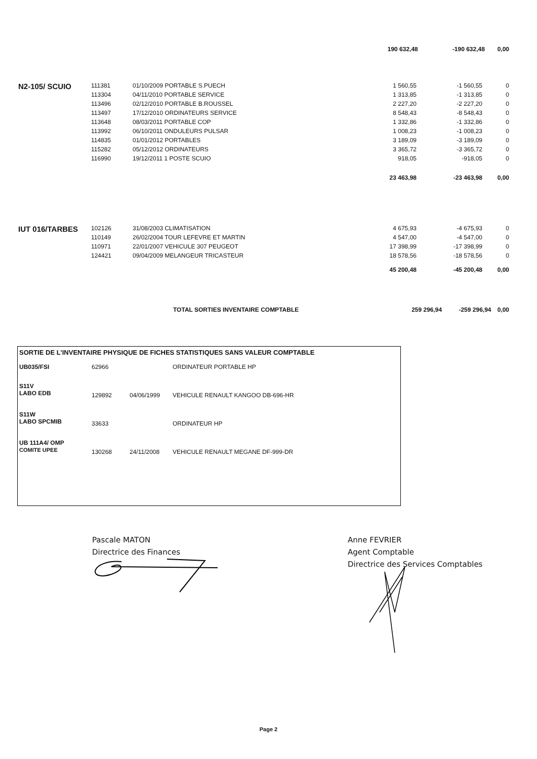| | | | 190 632,48 | -190 632,48 | 0,00 |
| N2-105/ SCUIO | 111381 | 01/10/2009 PORTABLE S.PUECH | 1 560,55 | -1 560,55 | 0 |
| | 113304 | 04/11/2010 PORTABLE SERVICE | 1 313,85 | -1 313,85 | 0 |
| | 113496 | 02/12/2010 PORTABLE B.ROUSSEL | 2 227,20 | -2 227,20 | 0 |
| | 113497 | 17/12/2010 ORDINATEURS SERVICE | 8 548,43 | -8 548,43 | 0 |
| | 113648 | 08/03/2011 PORTABLE COP | 1 332,86 | -1 332,86 | 0 |
| | 113992 | 06/10/2011 ONDULEURS PULSAR | 1 008,23 | -1 008,23 | 0 |
| | 114835 | 01/01/2012 PORTABLES | 3 189,09 | -3 189,09 | 0 |
| | 115282 | 05/12/2012 ORDINATEURS | 3 365,72 | -3 365,72 | 0 |
| | 116990 | 19/12/2011 1 POSTE SCUIO | 918,05 | -918,05 | 0 |
| | | | 23 463,98 | -23 463,98 | 0,00 |
| IUT 016/TARBES | 102126 | 31/08/2003 CLIMATISATION | 4 675,93 | -4 675,93 | 0 |
| | 110149 | 26/02/2004 TOUR LEFEVRE ET MARTIN | 4 547,00 | -4 547,00 | 0 |
| | 110971 | 22/01/2007 VEHICULE 307 PEUGEOT | 17 398,99 | -17 398,99 | 0 |
| | 124421 | 09/04/2009 MELANGEUR TRICASTEUR | 18 578,56 | -18 578,56 | 0 |
| | | | 45 200,48 | -45 200,48 | 0,00 |
| | | TOTAL SORTIES INVENTAIRE COMPTABLE | 259 296,94 | -259 296,94 | 0,00 |
SORTIE DE L'INVENTAIRE PHYSIQUE DE FICHES STATISTIQUES SANS VALEUR COMPTABLE
| UB035/FSI | 62966 | | ORDINATEUR PORTABLE HP |
| S11V LABO EDB | 129892 | 04/06/1999 | VEHICULE RENAULT KANGOO DB-696-HR |
| S11W LABO SPCMIB | 33633 | | ORDINATEUR HP |
| UB 111A4/ OMP COMITE UPEE | 130268 | 24/11/2008 | VEHICULE RENAULT MEGANE DF-999-DR |
Pascale MATON
Directrice des Finances
Anne FEVRIER
Agent Comptable
Directrice des Services Comptables
Page 2